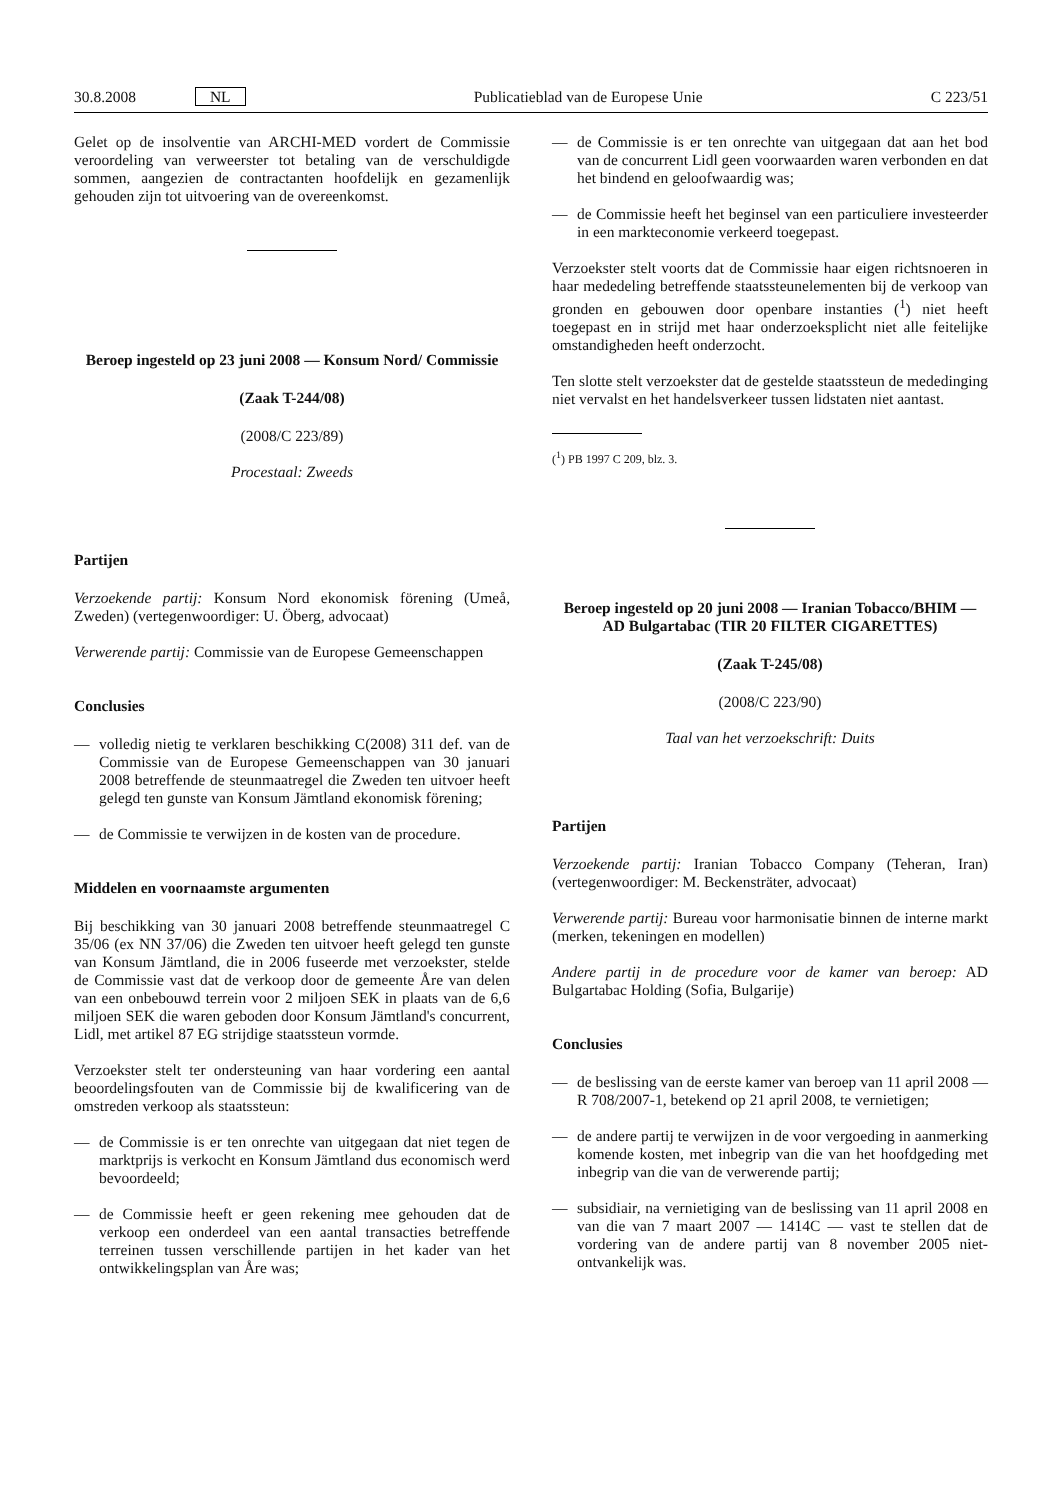30.8.2008 NL Publicatieblad van de Europese Unie C 223/51
Gelet op de insolventie van ARCHI-MED vordert de Commissie veroordeling van verweerster tot betaling van de verschuldigde sommen, aangezien de contractanten hoofdelijk en gezamenlijk gehouden zijn tot uitvoering van de overeenkomst.
Beroep ingesteld op 23 juni 2008 — Konsum Nord/ Commissie
(Zaak T-244/08)
(2008/C 223/89)
Procestaal: Zweeds
Partijen
Verzoekende partij: Konsum Nord ekonomisk förening (Umeå, Zweden) (vertegenwoordiger: U. Öberg, advocaat)
Verwerende partij: Commissie van de Europese Gemeenschappen
Conclusies
— volledig nietig te verklaren beschikking C(2008) 311 def. van de Commissie van de Europese Gemeenschappen van 30 januari 2008 betreffende de steunmaatregel die Zweden ten uitvoer heeft gelegd ten gunste van Konsum Jämtland ekonomisk förening;
— de Commissie te verwijzen in de kosten van de procedure.
Middelen en voornaamste argumenten
Bij beschikking van 30 januari 2008 betreffende steunmaatregel C 35/06 (ex NN 37/06) die Zweden ten uitvoer heeft gelegd ten gunste van Konsum Jämtland, die in 2006 fuseerde met verzoekster, stelde de Commissie vast dat de verkoop door de gemeente Åre van delen van een onbebouwd terrein voor 2 miljoen SEK in plaats van de 6,6 miljoen SEK die waren geboden door Konsum Jämtland's concurrent, Lidl, met artikel 87 EG strijdige staatssteun vormde.
Verzoekster stelt ter ondersteuning van haar vordering een aantal beoordelingsfouten van de Commissie bij de kwalificering van de omstreden verkoop als staatssteun:
— de Commissie is er ten onrechte van uitgegaan dat niet tegen de marktprijs is verkocht en Konsum Jämtland dus economisch werd bevoordeeld;
— de Commissie heeft er geen rekening mee gehouden dat de verkoop een onderdeel van een aantal transacties betreffende terreinen tussen verschillende partijen in het kader van het ontwikkelingsplan van Åre was;
— de Commissie is er ten onrechte van uitgegaan dat aan het bod van de concurrent Lidl geen voorwaarden waren verbonden en dat het bindend en geloofwaardig was;
— de Commissie heeft het beginsel van een particuliere investeerder in een markteconomie verkeerd toegepast.
Verzoekster stelt voorts dat de Commissie haar eigen richtsnoeren in haar mededeling betreffende staatssteunelementen bij de verkoop van gronden en gebouwen door openbare instanties (<sup>1</sup>) niet heeft toegepast en in strijd met haar onderzoeksplicht niet alle feitelijke omstandigheden heeft onderzocht.
Ten slotte stelt verzoekster dat de gestelde staatssteun de mededinging niet vervalst en het handelsverkeer tussen lidstaten niet aantast.
(<sup>1</sup>) PB 1997 C 209, blz. 3.
Beroep ingesteld op 20 juni 2008 — Iranian Tobacco/BHIM — AD Bulgartabac (TIR 20 FILTER CIGARETTES)
(Zaak T-245/08)
(2008/C 223/90)
Taal van het verzoekschrift: Duits
Partijen
Verzoekende partij: Iranian Tobacco Company (Teheran, Iran) (vertegenwoordiger: M. Beckensträter, advocaat)
Verwerende partij: Bureau voor harmonisatie binnen de interne markt (merken, tekeningen en modellen)
Andere partij in de procedure voor de kamer van beroep: AD Bulgartabac Holding (Sofia, Bulgarije)
Conclusies
— de beslissing van de eerste kamer van beroep van 11 april 2008 — R 708/2007-1, betekend op 21 april 2008, te vernietigen;
— de andere partij te verwijzen in de voor vergoeding in aanmerking komende kosten, met inbegrip van die van het hoofdgeding met inbegrip van die van de verwerende partij;
— subsidiair, na vernietiging van de beslissing van 11 april 2008 en van die van 7 maart 2007 — 1414C — vast te stellen dat de vordering van de andere partij van 8 november 2005 niet-ontvankelijk was.